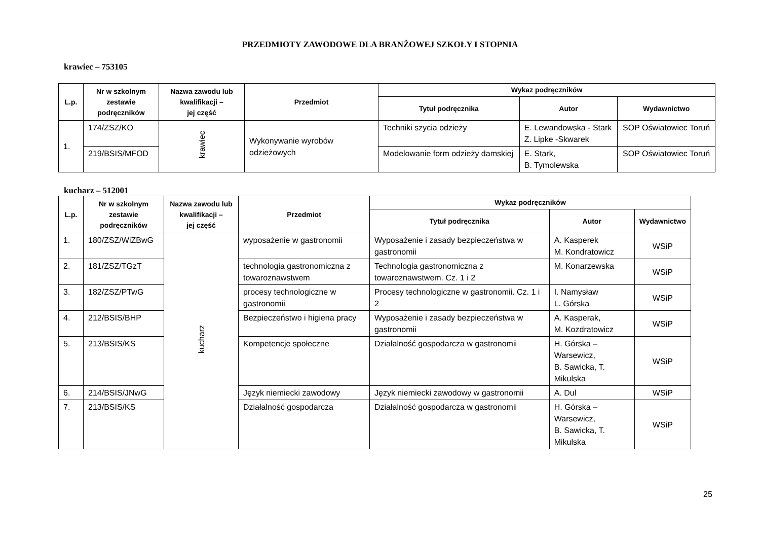PRZEDMIOTY ZAWODOWE DLA BRANŻOWEJ SZKOŁY I STOPNIA
krawiec – 753105
| L.p. | Nr w szkolnym zestawie podręczników | Nazwa zawodu lub kwalifikacji – jej część | Przedmiot | Wykaz podręczników | | |
| --- | --- | --- | --- | --- | --- | --- |
| | | | | Tytuł podręcznika | Autor | Wydawnictwo |
| 1. | 174/ZSZ/KO | krawiec | Wykonywanie wyrobów odzieżowych | Techniki szycia odzieży | E. Lewandowska - Stark Z. Lipke -Skwarek | SOP Oświatowiec Toruń |
| | 219/BSIS/MFOD | | | Modelowanie form odzieży damskiej | E. Stark, B. Tymolewska | SOP Oświatowiec Toruń |
kucharz – 512001
| L.p. | Nr w szkolnym zestawie podręczników | Nazwa zawodu lub kwalifikacji – jej część | Przedmiot | Wykaz podręczników | | |
| --- | --- | --- | --- | --- | --- | --- |
| | | | | Tytuł podręcznika | Autor | Wydawnictwo |
| 1. | 180/ZSZ/WiZBwG | kucharz | wyposażenie w gastronomii | Wyposażenie i zasady bezpieczeństwa w gastronomii | A. Kasperek M. Kondratowicz | WSiP |
| 2. | 181/ZSZ/TGzT | | technologia gastronomiczna z towaroznawstwem | Technologia gastronomiczna z towaroznawstwem. Cz. 1 i 2 | M. Konarzewska | WSiP |
| 3. | 182/ZSZ/PTwG | | procesy technologiczne w gastronomii | Procesy technologiczne w gastronomii. Cz. 1 i 2 | I. Namysław L. Górska | WSiP |
| 4. | 212/BSIS/BHP | | Bezpieczeństwo i higiena pracy | Wyposażenie i zasady bezpieczeństwa w gastronomii | A. Kasperak, M. Kozdratowicz | WSiP |
| 5. | 213/BSIS/KS | | Kompetencje społeczne | Działalność gospodarcza w gastronomii | H. Górska – Warsewicz, B. Sawicka, T. Mikulska | WSiP |
| 6. | 214/BSIS/JNwG | | Język niemiecki zawodowy | Język niemiecki zawodowy w gastronomii | A. Dul | WSiP |
| 7. | 213/BSIS/KS | | Działalność gospodarcza | Działalność gospodarcza w gastronomii | H. Górska – Warsewicz, B. Sawicka, T. Mikulska | WSiP |
25